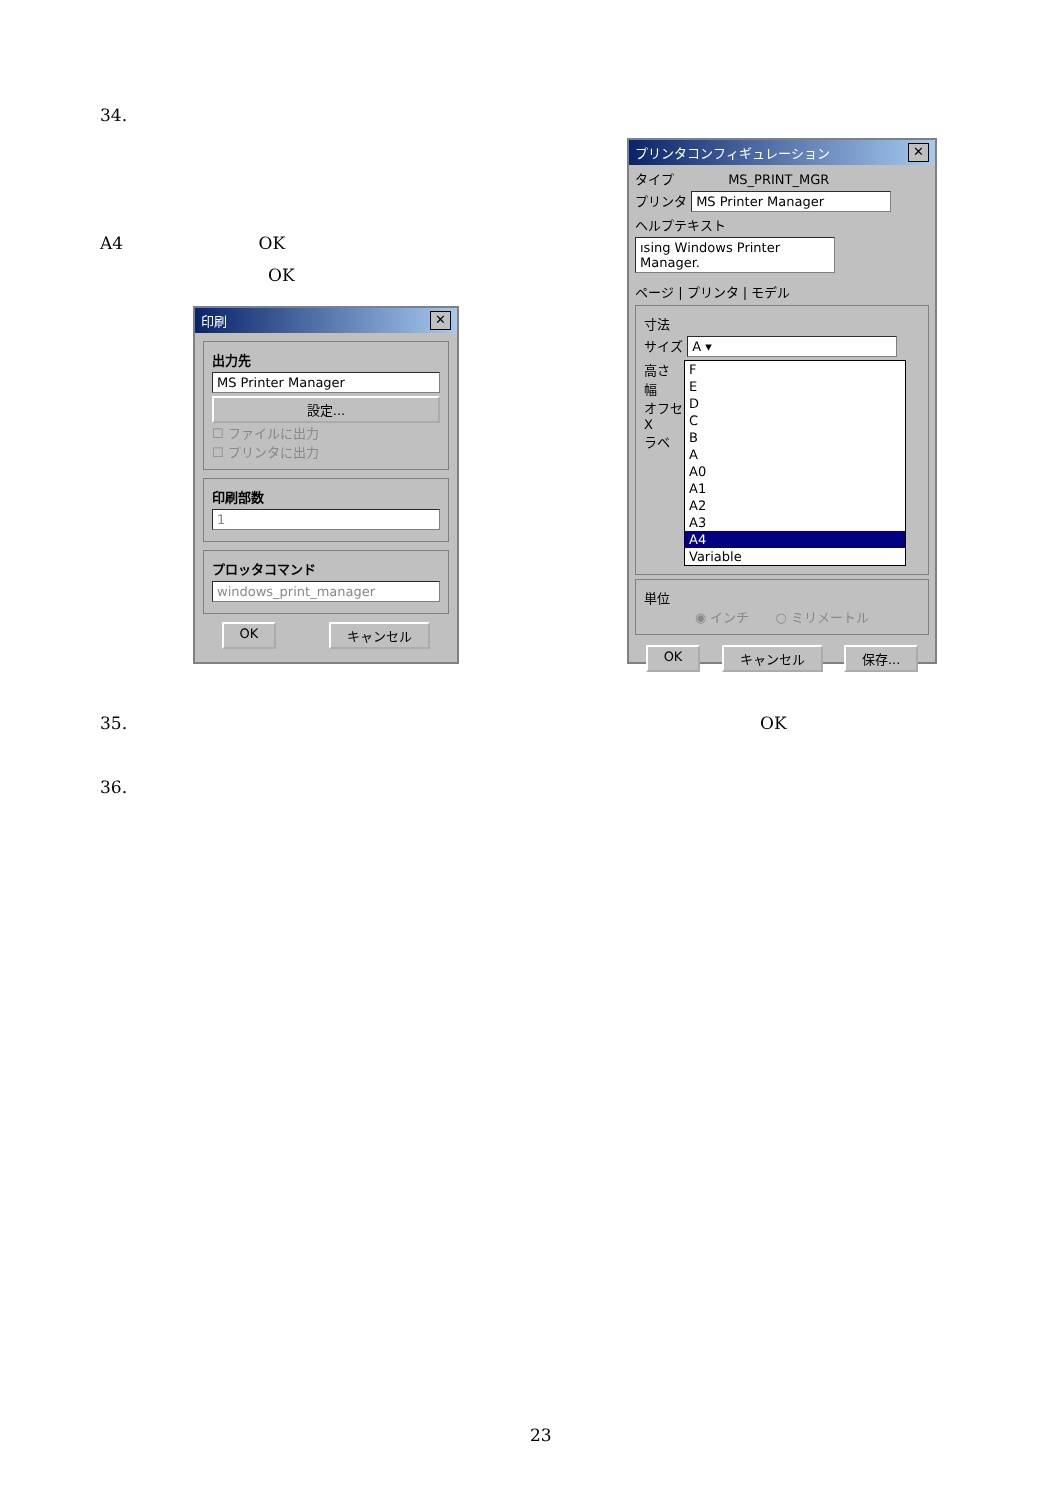34.
A4 OK
OK
印刷 ✕
出力先
MS Printer Manager
設定...
☐ ファイルに出力
☐ プリンタに出力
印刷部数
1
プロッタコマンド
windows_print_manager
OK キャンセル
プリンタコンフィギュレーション ✕
タイプ MS_PRINT_MGR
プリンタ
MS Printer Manager
ヘルプテキスト
ısing Windows Printer Manager.
ページ | プリンタ | モデル
寸法
サイズ A ▾
高さ
幅
オフセ
X
ラベ
F
E
D
C
B
A
A0
A1
A2
A3
A4
Variable
単位
◉ インチ　　○ ミリメートル
OK キャンセル 保存...
35. OK
36.
23